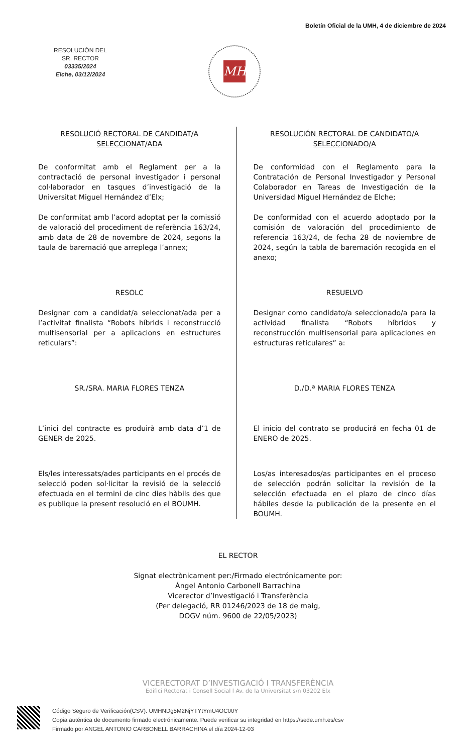Boletín Oficial de la UMH, 4 de diciembre de 2024
RESOLUCIÓN DEL
SR. RECTOR
03335/2024
Elche, 03/12/2024
MH
RESOLUCIÓ RECTORAL DE CANDIDAT/A SELECCIONAT/ADA
De conformitat amb el Reglament per a la contractació de personal investigador i personal col·laborador en tasques d’investigació de la Universitat Miguel Hernández d’Elx;
De conformitat amb l’acord adoptat per la comissió de valoració del procediment de referència 163/24, amb data de 28 de novembre de 2024, segons la taula de baremació que arreplega l’annex;
RESOLC
Designar com a candidat/a seleccionat/ada per a l’activitat finalista “Robots híbrids i reconstrucció multisensorial per a aplicacions en estructures reticulars”:
SR./SRA. MARIA FLORES TENZA
L’inici del contracte es produirà amb data d’1 de GENER de 2025.
Els/les interessats/ades participants en el procés de selecció poden sol·licitar la revisió de la selecció efectuada en el termini de cinc dies hàbils des que es publique la present resolució en el BOUMH.
RESOLUCIÓN RECTORAL DE CANDIDATO/A SELECCIONADO/A
De conformidad con el Reglamento para la Contratación de Personal Investigador y Personal Colaborador en Tareas de Investigación de la Universidad Miguel Hernández de Elche;
De conformidad con el acuerdo adoptado por la comisión de valoración del procedimiento de referencia 163/24, de fecha 28 de noviembre de 2024, según la tabla de baremación recogida en el anexo;
RESUELVO
Designar como candidato/a seleccionado/a para la actividad finalista “Robots híbridos y reconstrucción multisensorial para aplicaciones en estructuras reticulares” a:
D./D.ª MARIA FLORES TENZA
El inicio del contrato se producirá en fecha 01 de ENERO de 2025.
Los/as interesados/as participantes en el proceso de selección podrán solicitar la revisión de la selección efectuada en el plazo de cinco días hábiles desde la publicación de la presente en el BOUMH.
EL RECTOR
Signat electrònicament per:/Firmado electrónicamente por:
Ángel Antonio Carbonell Barrachina
Vicerector d’Investigació i Transferència
(Per delegació, RR 01246/2023 de 18 de maig,
DOGV núm. 9600 de 22/05/2023)
VICERECTORAT D’INVESTIGACIÓ I TRANSFERÈNCIA
Edifici Rectorat i Consell Social l Av. de la Universitat s/n 03202 Elx
Código Seguro de Verificación(CSV): UMHNDg5M2NjYTYtYmU4OC00Y
Copia auténtica de documento firmado electrónicamente. Puede verificar su integridad en https://sede.umh.es/csv
Firmado por ANGEL ANTONIO CARBONELL BARRACHINA el día 2024-12-03